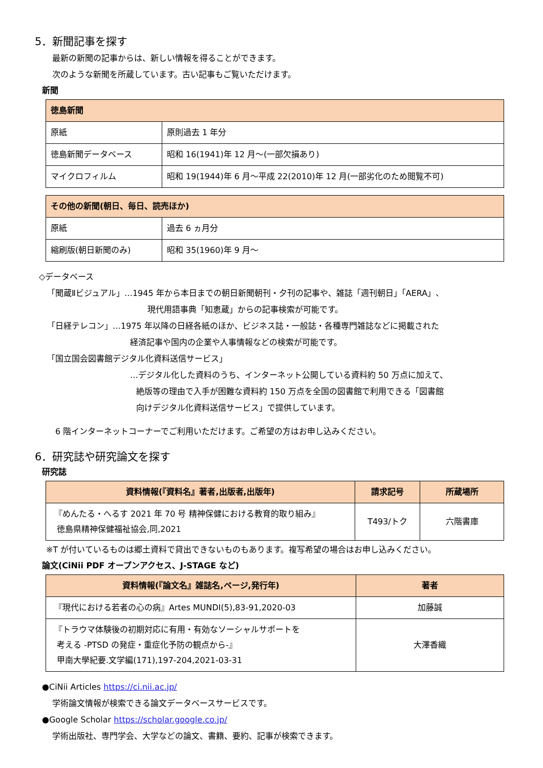5．新聞記事を探す
最新の新聞の記事からは、新しい情報を得ることができます。
次のような新聞を所蔵しています。古い記事もご覧いただけます。
新聞
| 徳島新聞 | |
| --- | --- |
| 原紙 | 原則過去 1 年分 |
| 徳島新聞データベース | 昭和 16(1941)年 12 月～(一部欠損あり) |
| マイクロフィルム | 昭和 19(1944)年 6 月～平成 22(2010)年 12 月(一部劣化のため閲覧不可) |
| その他の新聞(朝日、毎日、読売ほか) | |
| --- | --- |
| 原紙 | 過去 6 ヵ月分 |
| 縮刷版(朝日新聞のみ) | 昭和 35(1960)年 9 月～ |
◇データベース
「聞蔵Ⅱビジュアル」…1945 年から本日までの朝日新聞朝刊・夕刊の記事や、雑誌「週刊朝日」「AERA」、
現代用語事典「知恵蔵」からの記事検索が可能です。
「日経テレコン」…1975 年以降の日経各紙のほか、ビジネス誌・一般誌・各種専門雑誌などに掲載された
経済記事や国内の企業や人事情報などの検索が可能です。
「国立国会図書館デジタル化資料送信サービス」
…デジタル化した資料のうち、インターネット公開している資料約 50 万点に加えて、
絶版等の理由で入手が困難な資料約 150 万点を全国の図書館で利用できる「図書館
向けデジタル化資料送信サービス」で提供しています。
6 階インターネットコーナーでご利用いただけます。ご希望の方はお申し込みください。
6．研究誌や研究論文を探す
研究誌
| 資料情報(『資料名』著者,出版者,出版年) | 請求記号 | 所蔵場所 |
| --- | --- | --- |
| 『めんたる・へるす 2021 年 70 号 精神保健における教育的取り組み』 徳島県精神保健福祉協会,同,2021 | T493/トク | 六階書庫 |
※T が付いているものは郷土資料で貸出できないものもあります。複写希望の場合はお申し込みください。
論文(CiNii PDF オープンアクセス、J-STAGE など)
| 資料情報(『論文名』雑誌名,ページ,発行年) | 著者 |
| --- | --- |
| 『現代における若者の心の病』Artes MUNDI(5),83-91,2020-03 | 加藤誠 |
| 『トラウマ体験後の初期対応に有用・有効なソーシャルサポートを 考える -PTSD の発症・重症化予防の観点から-』 甲南大學紀要.文学編(171),197-204,2021-03-31 | 大澤香織 |
●CiNii Articles https://ci.nii.ac.jp/
学術論文情報が検索できる論文データベースサービスです。
●Google Scholar https://scholar.google.co.jp/
学術出版社、専門学会、大学などの論文、書籍、要約、記事が検索できます。